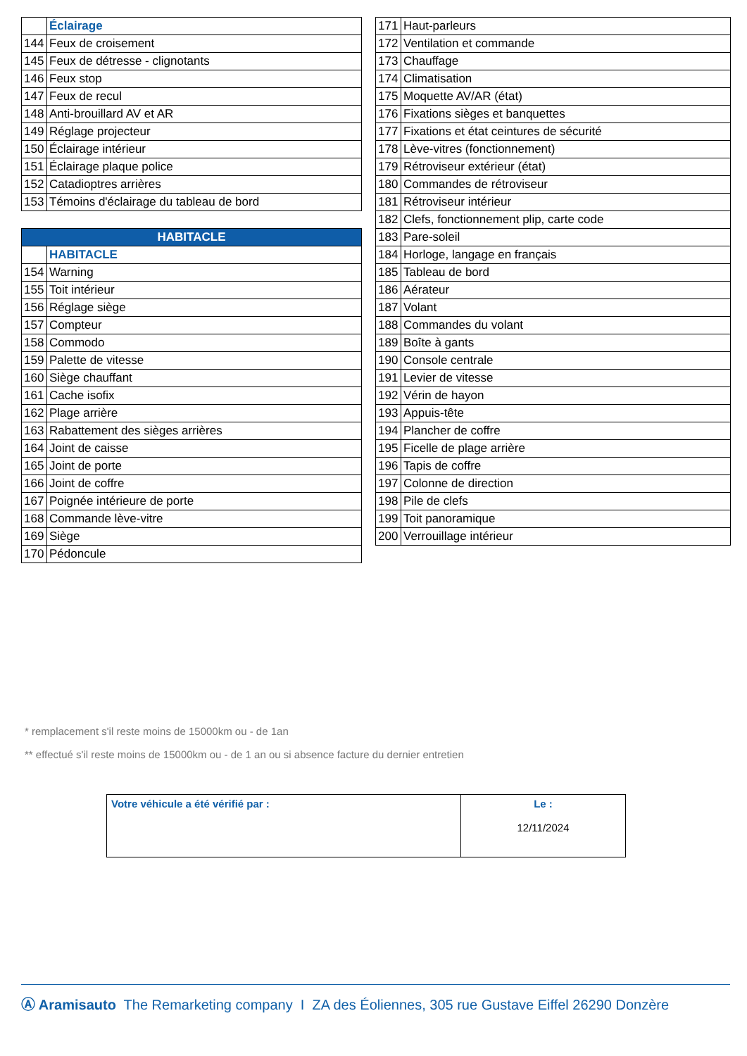| | Éclairage |
| 144 | Feux de croisement |
| 145 | Feux de détresse - clignotants |
| 146 | Feux stop |
| 147 | Feux de recul |
| 148 | Anti-brouillard AV et AR |
| 149 | Réglage projecteur |
| 150 | Éclairage intérieur |
| 151 | Éclairage plaque police |
| 152 | Catadioptres arrières |
| 153 | Témoins d'éclairage du tableau de bord |
| HABITACLE | |
| --- | --- |
| | HABITACLE |
| 154 | Warning |
| 155 | Toit intérieur |
| 156 | Réglage siège |
| 157 | Compteur |
| 158 | Commodo |
| 159 | Palette de vitesse |
| 160 | Siège chauffant |
| 161 | Cache isofix |
| 162 | Plage arrière |
| 163 | Rabattement des sièges arrières |
| 164 | Joint de caisse |
| 165 | Joint de porte |
| 166 | Joint de coffre |
| 167 | Poignée intérieure de porte |
| 168 | Commande lève-vitre |
| 169 | Siège |
| 170 | Pédoncule |
| 171 | Haut-parleurs |
| 172 | Ventilation et commande |
| 173 | Chauffage |
| 174 | Climatisation |
| 175 | Moquette AV/AR (état) |
| 176 | Fixations sièges et banquettes |
| 177 | Fixations et état ceintures de sécurité |
| 178 | Lève-vitres (fonctionnement) |
| 179 | Rétroviseur extérieur (état) |
| 180 | Commandes de rétroviseur |
| 181 | Rétroviseur intérieur |
| 182 | Clefs, fonctionnement plip, carte code |
| 183 | Pare-soleil |
| 184 | Horloge, langage en français |
| 185 | Tableau de bord |
| 186 | Aérateur |
| 187 | Volant |
| 188 | Commandes du volant |
| 189 | Boîte à gants |
| 190 | Console centrale |
| 191 | Levier de vitesse |
| 192 | Vérin de hayon |
| 193 | Appuis-tête |
| 194 | Plancher de coffre |
| 195 | Ficelle de plage arrière |
| 196 | Tapis de coffre |
| 197 | Colonne de direction |
| 198 | Pile de clefs |
| 199 | Toit panoramique |
| 200 | Verrouillage intérieur |
* remplacement s'il reste moins de 15000km ou - de 1an
** effectué s'il reste moins de 15000km ou - de 1 an ou si absence facture du dernier entretien
| Votre véhicule a été vérifié par : | Le : 12/11/2024 |
Ⓐ Aramisauto The Remarketing company I ZA des Éoliennes, 305 rue Gustave Eiffel 26290 Donzère